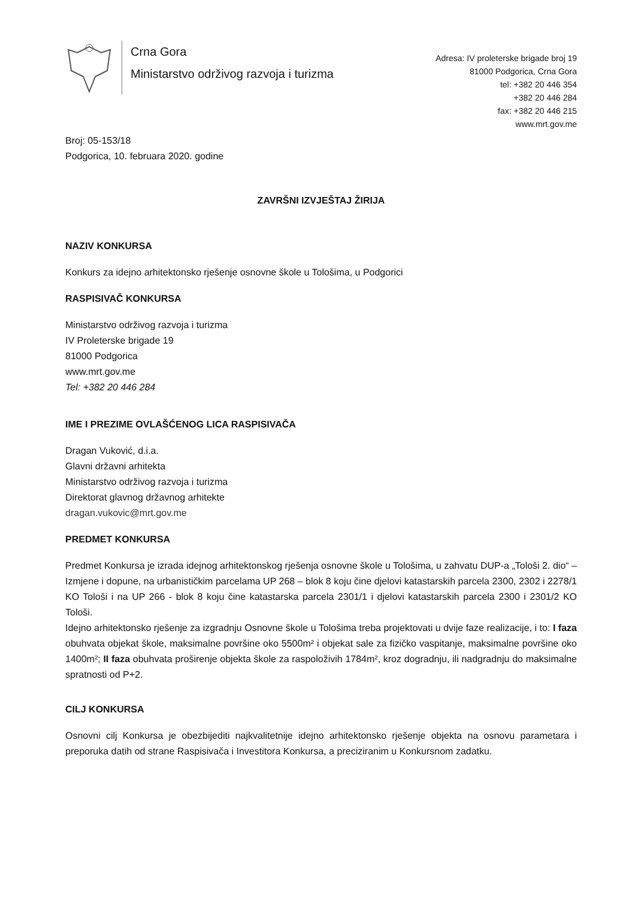Crna Gora
Ministarstvo održivog razvoja i turizma
Adresa: IV proleterske brigade broj 19
81000 Podgorica, Crna Gora
tel: +382 20 446 354
+382 20 446 284
fax: +382 20 446 215
www.mrt.gov.me
Broj: 05-153/18
Podgorica, 10. februara 2020. godine
ZAVRŠNI IZVJEŠTAJ ŽIRIJA
NAZIV KONKURSA
Konkurs za idejno arhitektonsko rješenje osnovne škole u Tološima, u Podgorici
RASPISIVAČ KONKURSA
Ministarstvo održivog razvoja i turizma
IV Proleterske brigade 19
81000 Podgorica
www.mrt.gov.me
Tel: +382 20 446 284
IME I PREZIME OVLAŠĆENOG LICA RASPISIVAČA
Dragan Vuković, d.i.a.
Glavni državni arhitekta
Ministarstvo održivog razvoja i turizma
Direktorat glavnog državnog arhitekte
dragan.vukovic@mrt.gov.me
PREDMET KONKURSA
Predmet Konkursa je izrada idejnog arhitektonskog rješenja osnovne škole u Tološima, u zahvatu DUP-a „Tološi 2. dio“ – Izmjene i dopune, na urbanističkim parcelama UP 268 – blok 8 koju čine djelovi katastarskih parcela 2300, 2302 i 2278/1 KO Tološi i na UP 266 - blok 8 koju čine katastarska parcela 2301/1 i djelovi katastarskih parcela 2300 i 2301/2 KO Tološi.
Idejno arhitektonsko rješenje za izgradnju Osnovne škole u Tološima treba projektovati u dvije faze realizacije, i to: I faza obuhvata objekat škole, maksimalne površine oko 5500m² i objekat sale za fizičko vaspitanje, maksimalne površine oko 1400m²; II faza obuhvata proširenje objekta škole za raspoloživih 1784m², kroz dogradnju, ili nadgradnju do maksimalne spratnosti od P+2.
CILJ KONKURSA
Osnovni cilj Konkursa je obezbijediti najkvalitetnije idejno arhitektonsko rješenje objekta na osnovu parametara i preporuka datih od strane Raspisivača i Investitora Konkursa, a preciziranim u Konkursnom zadatku.